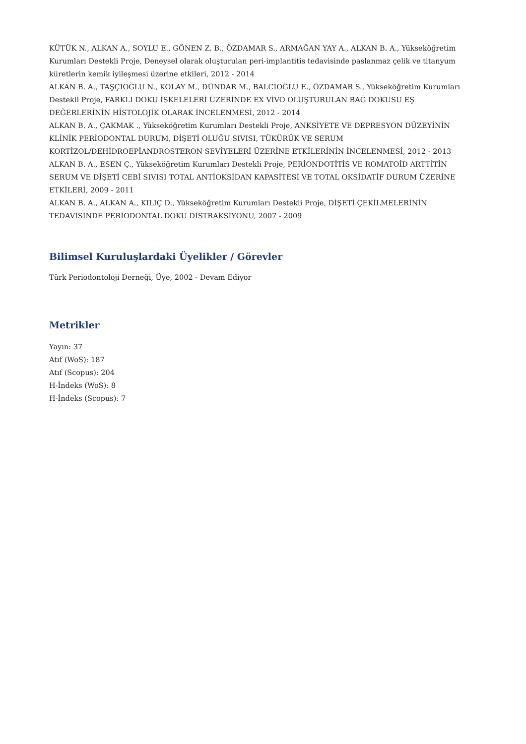KÜTÜK N., ALKAN A., SOYLU E., GÖNEN Z. B., ÖZDAMAR S., ARMAĞAN YAY A., ALKAN B. A., Yükseköğretim Kurumları Destekli Proje, Deneysel olarak oluşturulan peri-implantitis tedavisinde paslanmaz çelik ve titanyum küretlerin kemik iyileşmesi üzerine etkileri, 2012 - 2014
ALKAN B. A., TAŞÇIOĞLU N., KOLAY M., DÜNDAR M., BALCIOĞLU E., ÖZDAMAR S., Yükseköğretim Kurumları Destekli Proje, FARKLI DOKU İSKELELERİ ÜZERİNDE EX VİVO OLUŞTURULAN BAĞ DOKUSU EŞ DEĞERLERİNİN HİSTOLOJİK OLARAK İNCELENMESİ, 2012 - 2014
ALKAN B. A., ÇAKMAK ., Yükseköğretim Kurumları Destekli Proje, ANKSİYETE VE DEPRESYON DÜZEYİNİN KLİNİK PERİODONTAL DURUM, DİŞETİ OLUĞU SIVISI, TÜKÜRÜK VE SERUM KORTİZOL/DEHİDROEPİANDROSTERON SEVİYELERİ ÜZERİNE ETKİLERİNİN İNCELENMESİ, 2012 - 2013
ALKAN B. A., ESEN Ç., Yükseköğretim Kurumları Destekli Proje, PERİONDOTİTİS VE ROMATOİD ARTTİTİN SERUM VE DİŞETİ CEBİ SIVISI TOTAL ANTİOKSİDAN KAPASİTESİ VE TOTAL OKSİDATİF DURUM ÜZERİNE ETKİLERİ, 2009 - 2011
ALKAN B. A., ALKAN A., KILIÇ D., Yükseköğretim Kurumları Destekli Proje, DİŞETİ ÇEKİLMELERİNİN TEDAVİSİNDE PERİODONTAL DOKU DİSTRAKSİYONU, 2007 - 2009
Bilimsel Kuruluşlardaki Üyelikler / Görevler
Türk Periodontoloji Derneği, Üye, 2002 - Devam Ediyor
Metrikler
Yayın: 37
Atıf (WoS): 187
Atıf (Scopus): 204
H-İndeks (WoS): 8
H-İndeks (Scopus): 7